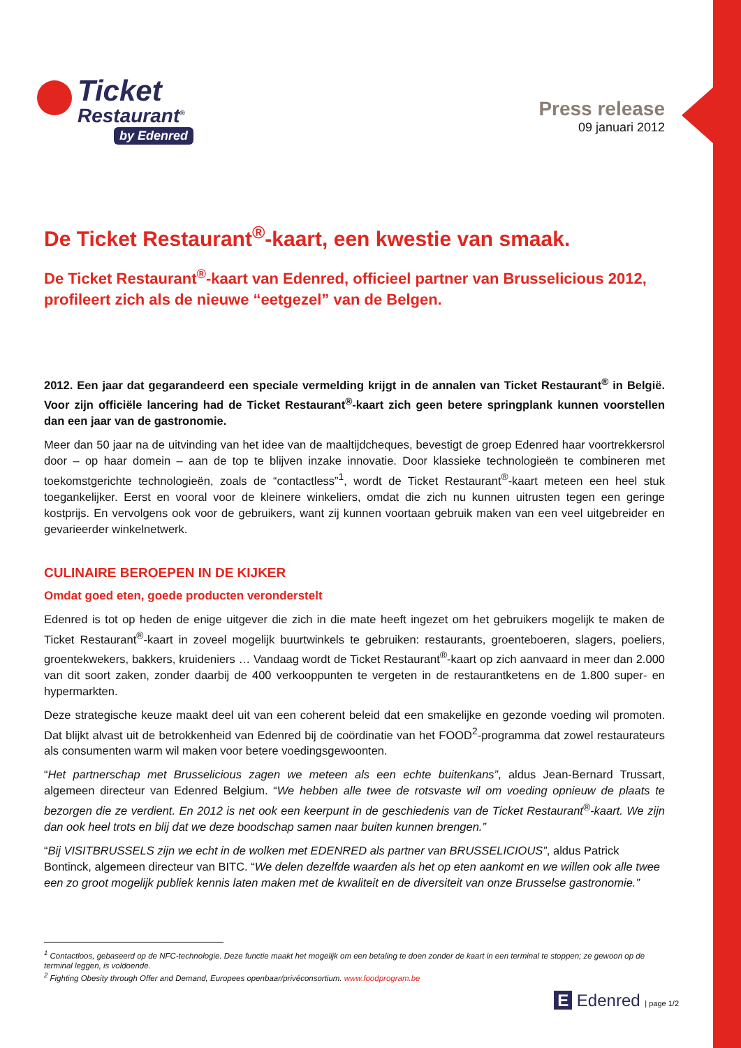Ticket
Restaurant<sup>®</sup>
by Edenred
Press release
09 januari 2012
De Ticket Restaurant<sup>®</sup>-kaart, een kwestie van smaak.
De Ticket Restaurant<sup>®</sup>-kaart van Edenred, officieel partner van Brusselicious 2012, profileert zich als de nieuwe “eetgezel” van de Belgen.
2012. Een jaar dat gegarandeerd een speciale vermelding krijgt in de annalen van Ticket Restaurant<sup>®</sup> in België. Voor zijn officiële lancering had de Ticket Restaurant<sup>®</sup>-kaart zich geen betere springplank kunnen voorstellen dan een jaar van de gastronomie.
Meer dan 50 jaar na de uitvinding van het idee van de maaltijdcheques, bevestigt de groep Edenred haar voortrekkersrol door – op haar domein – aan de top te blijven inzake innovatie. Door klassieke technologieën te combineren met toekomstgerichte technologieën, zoals de “contactless”<sup>1</sup>, wordt de Ticket Restaurant<sup>®</sup>-kaart meteen een heel stuk toegankelijker. Eerst en vooral voor de kleinere winkeliers, omdat die zich nu kunnen uitrusten tegen een geringe kostprijs. En vervolgens ook voor de gebruikers, want zij kunnen voortaan gebruik maken van een veel uitgebreider en gevarieerder winkelnetwerk.
CULINAIRE BEROEPEN IN DE KIJKER
Omdat goed eten, goede producten veronderstelt
Edenred is tot op heden de enige uitgever die zich in die mate heeft ingezet om het gebruikers mogelijk te maken de Ticket Restaurant<sup>®</sup>-kaart in zoveel mogelijk buurtwinkels te gebruiken: restaurants, groenteboeren, slagers, poeliers, groentekwekers, bakkers, kruideniers … Vandaag wordt de Ticket Restaurant<sup>®</sup>-kaart op zich aanvaard in meer dan 2.000 van dit soort zaken, zonder daarbij de 400 verkooppunten te vergeten in de restaurantketens en de 1.800 super- en hypermarkten.
Deze strategische keuze maakt deel uit van een coherent beleid dat een smakelijke en gezonde voeding wil promoten. Dat blijkt alvast uit de betrokkenheid van Edenred bij de coördinatie van het FOOD<sup>2</sup>-programma dat zowel restaurateurs als consumenten warm wil maken voor betere voedingsgewoonten.
“Het partnerschap met Brusselicious zagen we meteen als een echte buitenkans”, aldus Jean-Bernard Trussart, algemeen directeur van Edenred Belgium. “We hebben alle twee de rotsvaste wil om voeding opnieuw de plaats te bezorgen die ze verdient. En 2012 is net ook een keerpunt in de geschiedenis van de Ticket Restaurant<sup>®</sup>-kaart. We zijn dan ook heel trots en blij dat we deze boodschap samen naar buiten kunnen brengen.”
“Bij VISITBRUSSELS zijn we echt in de wolken met EDENRED als partner van BRUSSELICIOUS”, aldus Patrick Bontinck, algemeen directeur van BITC. “We delen dezelfde waarden als het op eten aankomt en we willen ook alle twee een zo groot mogelijk publiek kennis laten maken met de kwaliteit en de diversiteit van onze Brusselse gastronomie.”
<sup>1</sup> Contactloos, gebaseerd op de NFC-technologie. Deze functie maakt het mogelijk om een betaling te doen zonder de kaart in een terminal te stoppen; ze gewoon op de terminal leggen, is voldoende.
<sup>2</sup> Fighting Obesity through Offer and Demand, Europees openbaar/privéconsortium. www.foodprogram.be
E Edenred | page 1/2